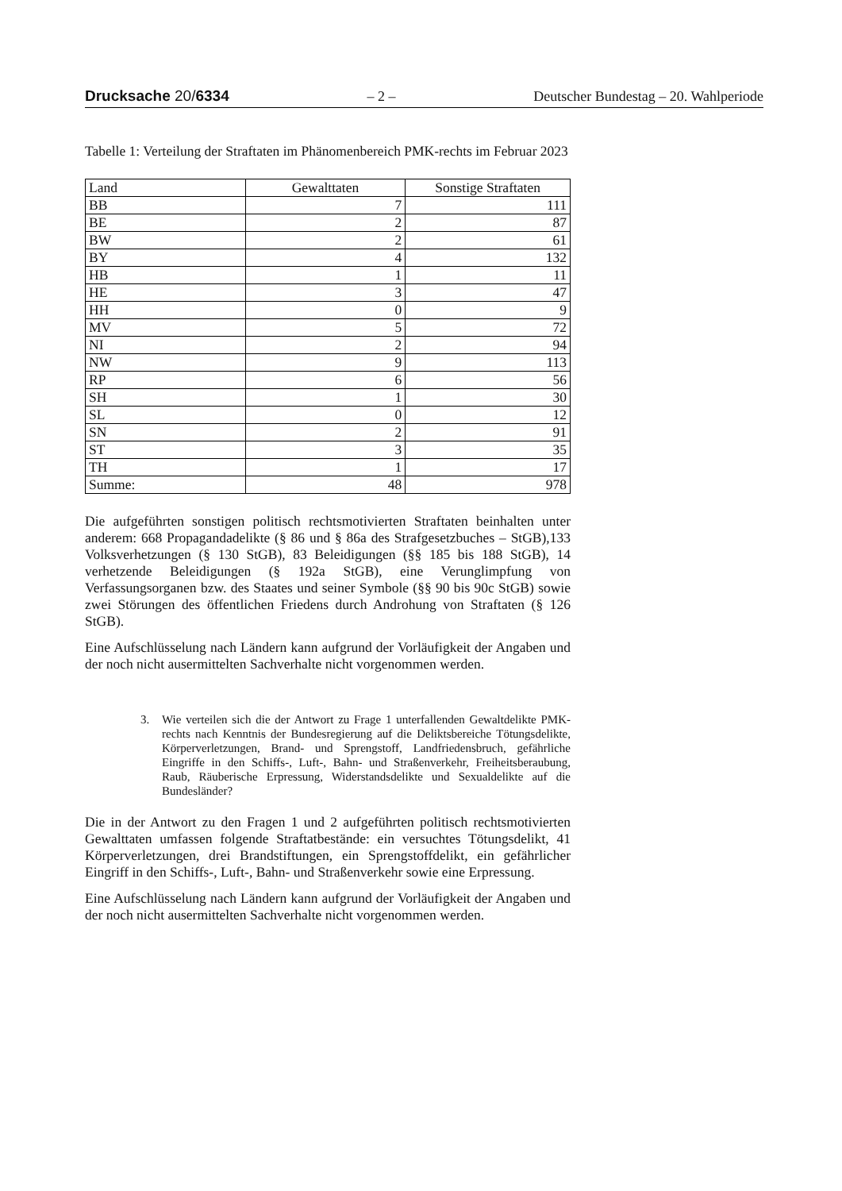Drucksache 20/6334 – 2 – Deutscher Bundestag – 20. Wahlperiode
Tabelle 1: Verteilung der Straftaten im Phänomenbereich PMK-rechts im Februar 2023
| Land | Gewalttaten | Sonstige Straftaten |
| --- | --- | --- |
| BB | 7 | 111 |
| BE | 2 | 87 |
| BW | 2 | 61 |
| BY | 4 | 132 |
| HB | 1 | 11 |
| HE | 3 | 47 |
| HH | 0 | 9 |
| MV | 5 | 72 |
| NI | 2 | 94 |
| NW | 9 | 113 |
| RP | 6 | 56 |
| SH | 1 | 30 |
| SL | 0 | 12 |
| SN | 2 | 91 |
| ST | 3 | 35 |
| TH | 1 | 17 |
| Summe: | 48 | 978 |
Die aufgeführten sonstigen politisch rechtsmotivierten Straftaten beinhalten unter anderem: 668 Propagandadelikte (§ 86 und § 86a des Strafgesetzbuches – StGB),133 Volksverhetzungen (§ 130 StGB), 83 Beleidigungen (§§ 185 bis 188 StGB), 14 verhetzende Beleidigungen (§ 192a StGB), eine Verunglimpfung von Verfassungsorganen bzw. des Staates und seiner Symbole (§§ 90 bis 90c StGB) sowie zwei Störungen des öffentlichen Friedens durch Androhung von Straftaten (§ 126 StGB).
Eine Aufschlüsselung nach Ländern kann aufgrund der Vorläufigkeit der Angaben und der noch nicht ausermittelten Sachverhalte nicht vorgenommen werden.
3. Wie verteilen sich die der Antwort zu Frage 1 unterfallenden Gewaltdelikte PMK-rechts nach Kenntnis der Bundesregierung auf die Deliktsbereiche Tötungsdelikte, Körperverletzungen, Brand- und Sprengstoff, Landfriedensbruch, gefährliche Eingriffe in den Schiffs-, Luft-, Bahn- und Straßenverkehr, Freiheitsberaubung, Raub, Räuberische Erpressung, Widerstandsdelikte und Sexualdelikte auf die Bundesländer?
Die in der Antwort zu den Fragen 1 und 2 aufgeführten politisch rechtsmotivierten Gewalttaten umfassen folgende Straftatbestände: ein versuchtes Tötungsdelikt, 41 Körperverletzungen, drei Brandstiftungen, ein Sprengstoffdelikt, ein gefährlicher Eingriff in den Schiffs-, Luft-, Bahn- und Straßenverkehr sowie eine Erpressung.
Eine Aufschlüsselung nach Ländern kann aufgrund der Vorläufigkeit der Angaben und der noch nicht ausermittelten Sachverhalte nicht vorgenommen werden.